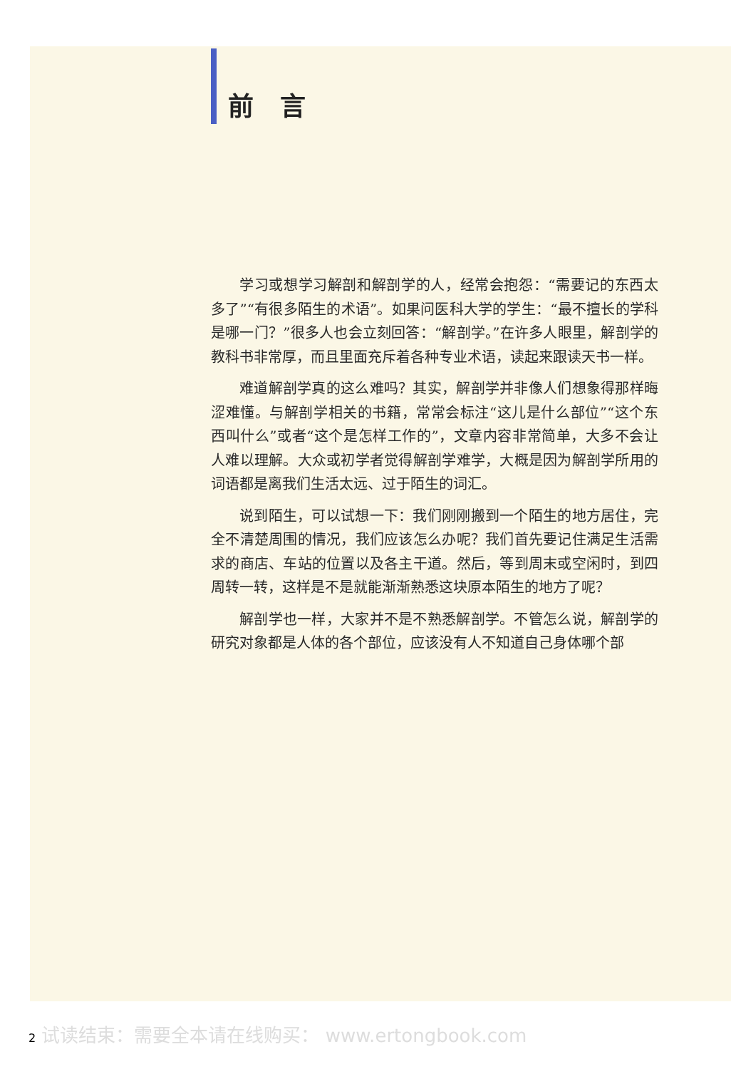前 言
学习或想学习解剖和解剖学的人，经常会抱怨：“需要记的东西太多了”“有很多陌生的术语”。如果问医科大学的学生：“最不擅长的学科是哪一门？”很多人也会立刻回答：“解剖学。”在许多人眼里，解剖学的教科书非常厚，而且里面充斥着各种专业术语，读起来跟读天书一样。
难道解剖学真的这么难吗？其实，解剖学并非像人们想象得那样晦涩难懂。与解剖学相关的书籍，常常会标注“这儿是什么部位”“这个东西叫什么”或者“这个是怎样工作的”，文章内容非常简单，大多不会让人难以理解。大众或初学者觉得解剖学难学，大概是因为解剖学所用的词语都是离我们生活太远、过于陌生的词汇。
说到陌生，可以试想一下：我们刚刚搬到一个陌生的地方居住，完全不清楚周围的情况，我们应该怎么办呢？我们首先要记住满足生活需求的商店、车站的位置以及各主干道。然后，等到周末或空闲时，到四周转一转，这样是不是就能渐渐熟悉这块原本陌生的地方了呢？
解剖学也一样，大家并不是不熟悉解剖学。不管怎么说，解剖学的研究对象都是人体的各个部位，应该没有人不知道自己身体哪个部
2 试读结束：需要全本请在线购买： www.ertongbook.com